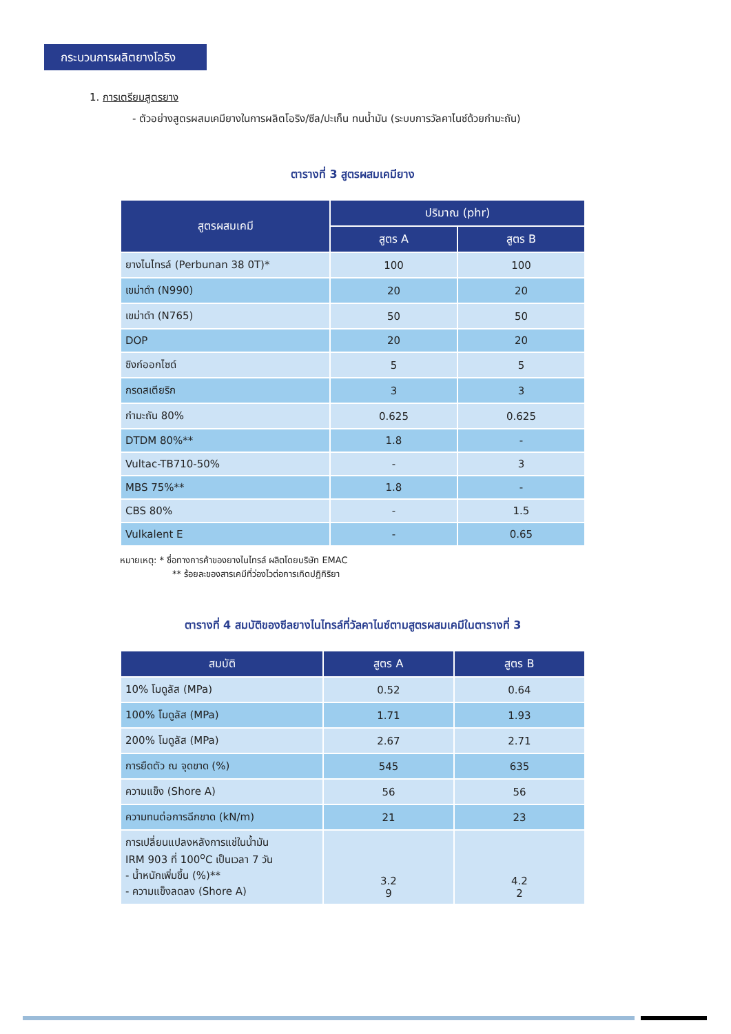กระบวนการผลิตยางโอริง
1. การเตรียมสูตรยาง
- ตัวอย่างสูตรผสมเคมียางในการผลิตโอริง/ซีล/ปะเก็น ทนน้ำมัน (ระบบการวัลคาไนซ์ด้วยกำมะถัน)
ตารางที่ 3 สูตรผสมเคมียาง
| สูตรผสมเคมี | ปริมาณ (phr) | |
| --- | --- | --- |
| | สูตร A | สูตร B |
| ยางไนไทรล์ (Perbunan 38 0T)* | 100 | 100 |
| เขม่าดำ (N990) | 20 | 20 |
| เขม่าดำ (N765) | 50 | 50 |
| DOP | 20 | 20 |
| ซิงก์ออกไซด์ | 5 | 5 |
| กรดสเตียริก | 3 | 3 |
| กำมะถัน 80% | 0.625 | 0.625 |
| DTDM 80%** | 1.8 | - |
| Vultac-TB710-50% | - | 3 |
| MBS 75%** | 1.8 | - |
| CBS 80% | - | 1.5 |
| Vulkalent E | - | 0.65 |
หมายเหตุ: * ชื่อทางการค้าของยางไนไทรล์ ผลิตโดยบริษัท EMAC
** ร้อยละของสารเคมีที่ว่องไวต่อการเกิดปฏิกิริยา
ตารางที่ 4 สมบัติของซีลยางไนไทรล์ที่วัลคาไนซ์ตามสูตรผสมเคมีในตารางที่ 3
| สมบัติ | สูตร A | สูตร B |
| --- | --- | --- |
| 10% โมดูลัส (MPa) | 0.52 | 0.64 |
| 100% โมดูลัส (MPa) | 1.71 | 1.93 |
| 200% โมดูลัส (MPa) | 2.67 | 2.71 |
| การยืดตัว ณ จุดขาด (%) | 545 | 635 |
| ความแข็ง (Shore A) | 56 | 56 |
| ความทนต่อการฉีกขาด (kN/m) | 21 | 23 |
| การเปลี่ยนแปลงหลังการแช่ในน้ำมัน IRM 903 ที่ 100<sup>o</sup>C เป็นเวลา 7 วัน - น้ำหนักเพิ่มขึ้น (%)** - ความแข็งลดลง (Shore A) | 3.2 9 | 4.2 2 |